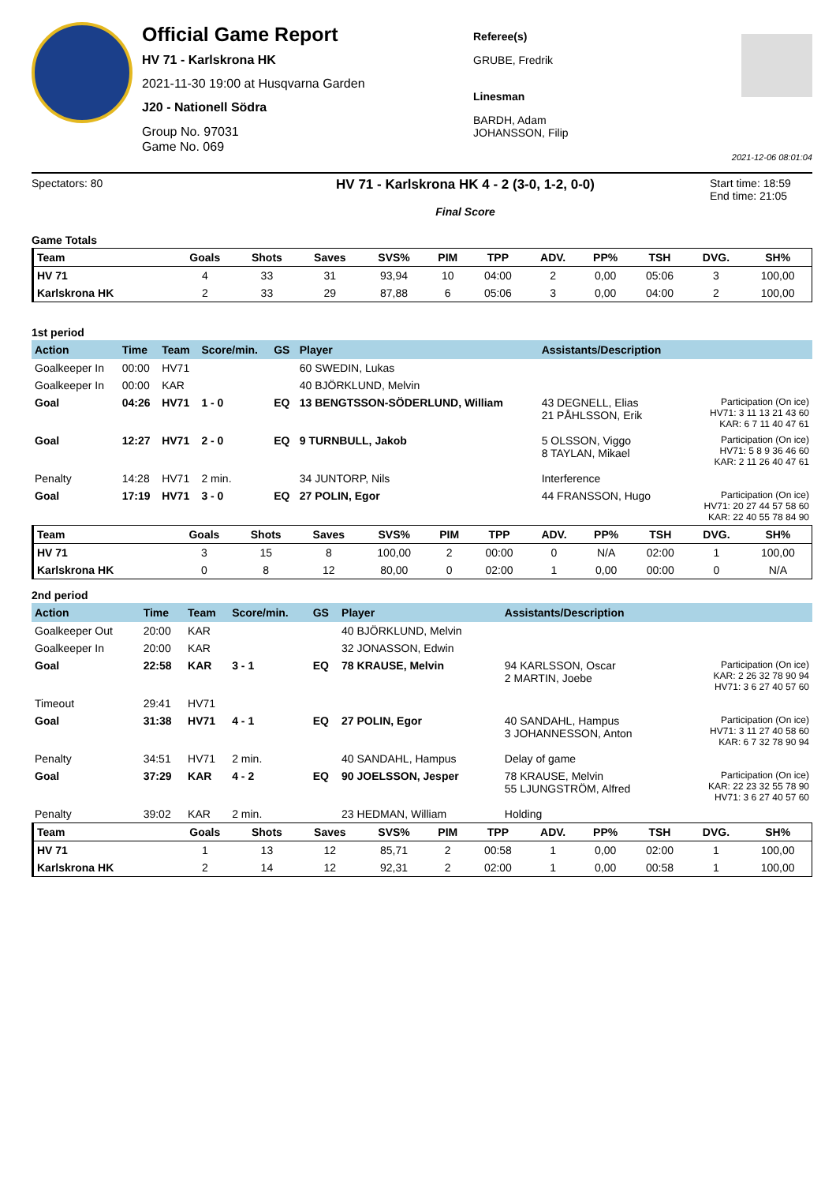Official Game Report
HV 71 - Karlskrona HK
2021-11-30 19:00 at Husqvarna Garden
J20 - Nationell Södra
Group No. 97031
Game No. 069
Referee(s)
GRUBE, Fredrik
Linesman
BARDH, Adam
JOHANSSON, Filip
2021-12-06 08:01:04
Spectators: 80
HV 71 - Karlskrona HK 4 - 2 (3-0, 1-2, 0-0)
Final Score
Start time: 18:59
End time: 21:05
Game Totals
| Team | Goals | Shots | Saves | SVS% | PIM | TPP | ADV. | PP% | TSH | DVG. | SH% |
| --- | --- | --- | --- | --- | --- | --- | --- | --- | --- | --- | --- |
| HV 71 | 4 | 33 | 31 | 93,94 | 10 | 04:00 | 2 | 0,00 | 05:06 | 3 | 100,00 |
| Karlskrona HK | 2 | 33 | 29 | 87,88 | 6 | 05:06 | 3 | 0,00 | 04:00 | 2 | 100,00 |
1st period
| Action | Time | Team | Score/min. | GS | Player | Assistants/Description | |
| --- | --- | --- | --- | --- | --- | --- | --- |
| Goalkeeper In | 00:00 | HV71 | | | 60 SWEDIN, Lukas | | |
| Goalkeeper In | 00:00 | KAR | | | 40 BJÖRKLUND, Melvin | | |
| Goal | 04:26 | HV71 | 1 - 0 | EQ | 13 BENGTSSON-SÖDERLUND, William | 43 DEGNELL, Elias 21 PÅHLSSON, Erik | Participation (On ice) HV71: 3 11 13 21 43 60 KAR: 6 7 11 40 47 61 |
| Goal | 12:27 | HV71 | 2 - 0 | EQ | 9 TURNBULL, Jakob | 5 OLSSON, Viggo 8 TAYLAN, Mikael | Participation (On ice) HV71: 5 8 9 36 46 60 KAR: 2 11 26 40 47 61 |
| Penalty | 14:28 | HV71 | 2 min. | | 34 JUNTORP, Nils | Interference | |
| Goal | 17:19 | HV71 | 3 - 0 | EQ | 27 POLIN, Egor | 44 FRANSSON, Hugo | Participation (On ice) HV71: 20 27 44 57 58 60 KAR: 22 40 55 78 84 90 |
| Team | Goals | Shots | Saves | SVS% | PIM | TPP | ADV. | PP% | TSH | DVG. | SH% |
| --- | --- | --- | --- | --- | --- | --- | --- | --- | --- | --- | --- |
| HV 71 | 3 | 15 | 8 | 100,00 | 2 | 00:00 | 0 | N/A | 02:00 | 1 | 100,00 |
| Karlskrona HK | 0 | 8 | 12 | 80,00 | 0 | 02:00 | 1 | 0,00 | 00:00 | 0 | N/A |
2nd period
| Action | Time | Team | Score/min. | GS | Player | Assistants/Description | |
| --- | --- | --- | --- | --- | --- | --- | --- |
| Goalkeeper Out | 20:00 | KAR | | | 40 BJÖRKLUND, Melvin | | |
| Goalkeeper In | 20:00 | KAR | | | 32 JONASSON, Edwin | | |
| Goal | 22:58 | KAR | 3 - 1 | EQ | 78 KRAUSE, Melvin | 94 KARLSSON, Oscar 2 MARTIN, Joebe | Participation (On ice) KAR: 2 26 32 78 90 94 HV71: 3 6 27 40 57 60 |
| Timeout | 29:41 | HV71 | | | | | |
| Goal | 31:38 | HV71 | 4 - 1 | EQ | 27 POLIN, Egor | 40 SANDAHL, Hampus 3 JOHANNESSON, Anton | Participation (On ice) HV71: 3 11 27 40 58 60 KAR: 6 7 32 78 90 94 |
| Penalty | 34:51 | HV71 | 2 min. | | 40 SANDAHL, Hampus | Delay of game | |
| Goal | 37:29 | KAR | 4 - 2 | EQ | 90 JOELSSON, Jesper | 78 KRAUSE, Melvin 55 LJUNGSTRÖM, Alfred | Participation (On ice) KAR: 22 23 32 55 78 90 HV71: 3 6 27 40 57 60 |
| Penalty | 39:02 | KAR | 2 min. | | 23 HEDMAN, William | Holding | |
| Team | Goals | Shots | Saves | SVS% | PIM | TPP | ADV. | PP% | TSH | DVG. | SH% |
| --- | --- | --- | --- | --- | --- | --- | --- | --- | --- | --- | --- |
| HV 71 | 1 | 13 | 12 | 85,71 | 2 | 00:58 | 1 | 0,00 | 02:00 | 1 | 100,00 |
| Karlskrona HK | 2 | 14 | 12 | 92,31 | 2 | 02:00 | 1 | 0,00 | 00:58 | 1 | 100,00 |